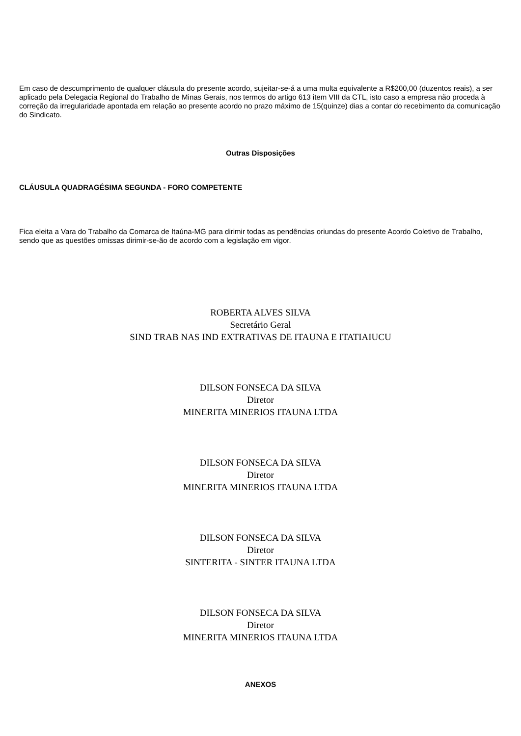Em caso de descumprimento de qualquer cláusula do presente acordo, sujeitar-se-á a uma multa equivalente a R$200,00 (duzentos reais), a ser aplicado pela Delegacia Regional do Trabalho de Minas Gerais, nos termos do artigo 613 item VIII da CTL, isto caso a empresa não proceda à correção da irregularidade apontada em relação ao presente acordo no prazo máximo de 15(quinze) dias a contar do recebimento da comunicação do Sindicato.
Outras Disposições
CLÁUSULA QUADRAGÉSIMA SEGUNDA - FORO COMPETENTE
Fica eleita a Vara do Trabalho da Comarca de Itaúna-MG para dirimir todas as pendências oriundas do presente Acordo Coletivo de Trabalho, sendo que as questões omissas dirimir-se-ão de acordo com a legislação em vigor.
ROBERTA ALVES SILVA
Secretário Geral
SIND TRAB NAS IND EXTRATIVAS DE ITAUNA E ITATIAIUCU
DILSON FONSECA DA SILVA
Diretor
MINERITA MINERIOS ITAUNA LTDA
DILSON FONSECA DA SILVA
Diretor
MINERITA MINERIOS ITAUNA LTDA
DILSON FONSECA DA SILVA
Diretor
SINTERITA - SINTER ITAUNA LTDA
DILSON FONSECA DA SILVA
Diretor
MINERITA MINERIOS ITAUNA LTDA
ANEXOS